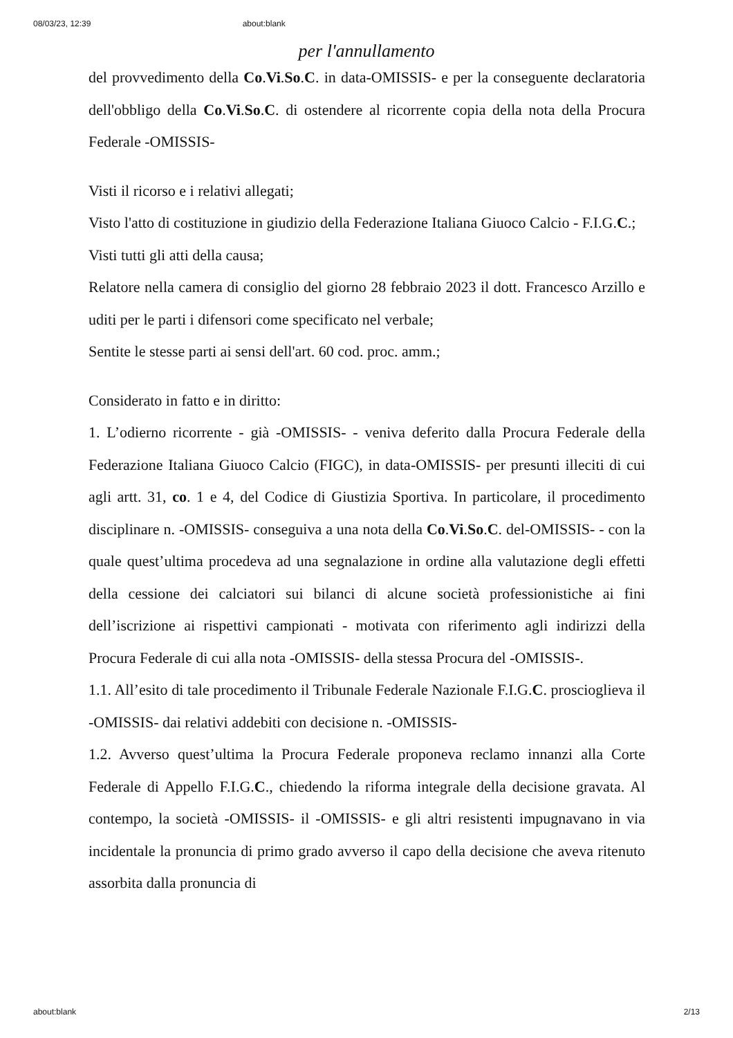08/03/23, 12:39 about:blank
per l'annullamento
del provvedimento della Co.Vi.So.C. in data-OMISSIS- e per la conseguente declaratoria dell'obbligo della Co.Vi.So.C. di ostendere al ricorrente copia della nota della Procura Federale -OMISSIS-
Visti il ricorso e i relativi allegati;
Visto l'atto di costituzione in giudizio della Federazione Italiana Giuoco Calcio - F.I.G.C.;
Visti tutti gli atti della causa;
Relatore nella camera di consiglio del giorno 28 febbraio 2023 il dott. Francesco Arzillo e uditi per le parti i difensori come specificato nel verbale;
Sentite le stesse parti ai sensi dell'art. 60 cod. proc. amm.;
Considerato in fatto e in diritto:
1. L’odierno ricorrente - già -OMISSIS- - veniva deferito dalla Procura Federale della Federazione Italiana Giuoco Calcio (FIGC), in data-OMISSIS- per presunti illeciti di cui agli artt. 31, co. 1 e 4, del Codice di Giustizia Sportiva. In particolare, il procedimento disciplinare n. -OMISSIS- conseguiva a una nota della Co.Vi.So.C. del-OMISSIS- - con la quale quest’ultima procedeva ad una segnalazione in ordine alla valutazione degli effetti della cessione dei calciatori sui bilanci di alcune società professionistiche ai fini dell’iscrizione ai rispettivi campionati - motivata con riferimento agli indirizzi della Procura Federale di cui alla nota -OMISSIS- della stessa Procura del -OMISSIS-.
1.1. All’esito di tale procedimento il Tribunale Federale Nazionale F.I.G.C. proscioglieva il -OMISSIS- dai relativi addebiti con decisione n. -OMISSIS-
1.2. Avverso quest’ultima la Procura Federale proponeva reclamo innanzi alla Corte Federale di Appello F.I.G.C., chiedendo la riforma integrale della decisione gravata. Al contempo, la società -OMISSIS- il -OMISSIS- e gli altri resistenti impugnavano in via incidentale la pronuncia di primo grado avverso il capo della decisione che aveva ritenuto assorbita dalla pronuncia di
about:blank 2/13